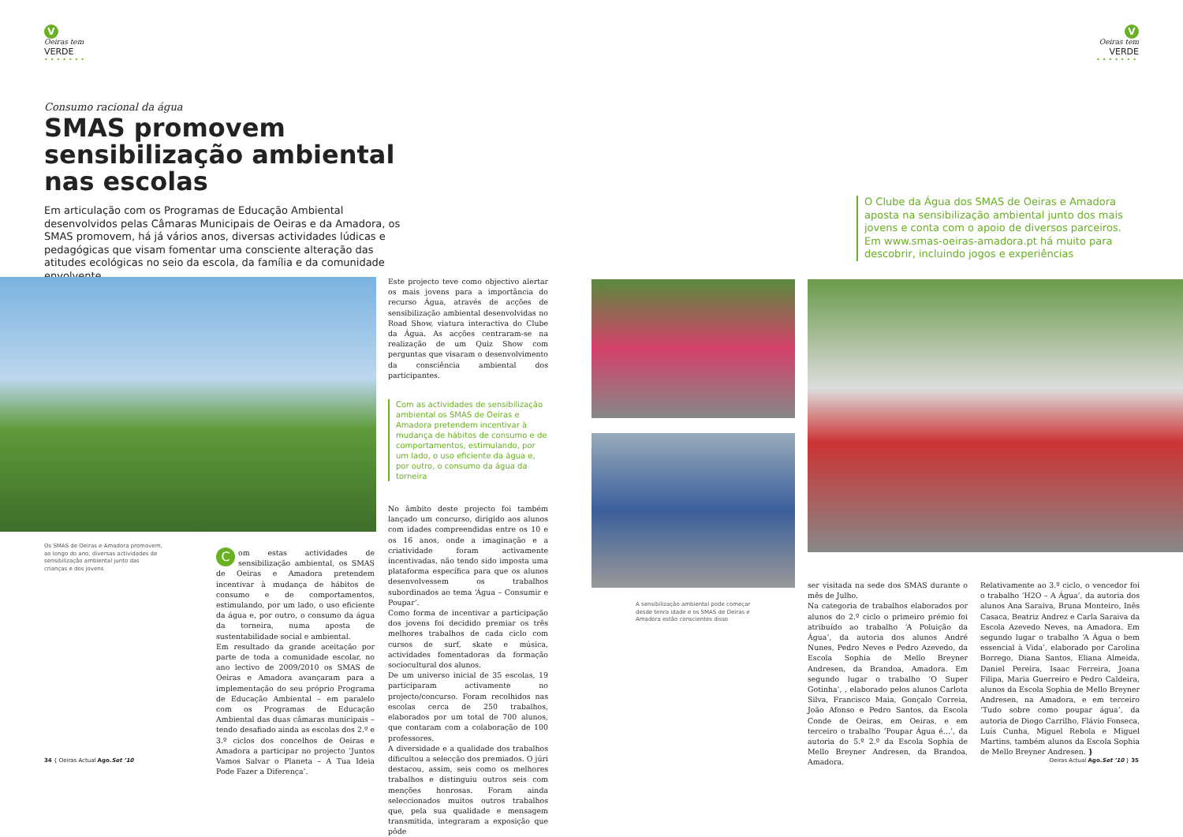V
Oeiras tem
VERDE
•••••••
Consumo racional da água
SMAS promovem sensibilização ambiental nas escolas
Em articulação com os Programas de Educação Ambiental desenvolvidos pelas Câmaras Municipais de Oeiras e da Amadora, os SMAS promovem, há já vários anos, diversas actividades lúdicas e pedagógicas que visam fomentar uma consciente alteração das atitudes ecológicas no seio da escola, da família e da comunidade envolvente.
Os SMAS de Oeiras e Amadora promovem, ao longo do ano, diversas actividades de sensibilização ambiental junto das crianças e dos jovens
Com estas actividades de sensibilização ambiental, os SMAS de Oeiras e Amadora pretendem incentivar à mudança de hábitos de consumo e de comportamentos, estimulando, por um lado, o uso eficiente da água e, por outro, o consumo da água da torneira, numa aposta de sustentabilidade social e ambiental.
Em resultado da grande aceitação por parte de toda a comunidade escolar, no ano lectivo de 2009/2010 os SMAS de Oeiras e Amadora avançaram para a implementação do seu próprio Programa de Educação Ambiental – em paralelo com os Programas de Educação Ambiental das duas câmaras municipais – tendo desafiado ainda as escolas dos 2.º e 3.º ciclos dos concelhos de Oeiras e Amadora a participar no projecto ‘Juntos Vamos Salvar o Planeta – A Tua Ideia Pode Fazer a Diferença’.
Este projecto teve como objectivo alertar os mais jovens para a importância do recurso Água, através de acções de sensibilização ambiental desenvolvidas no Road Show, viatura interactiva do Clube da Água. As acções centraram-se na realização de um Quiz Show com perguntas que visaram o desenvolvimento da consciência ambiental dos participantes.
Com as actividades de sensibilização ambiental os SMAS de Oeiras e Amadora pretendem incentivar à mudança de hábitos de consumo e de comportamentos, estimulando, por um lado, o uso eficiente da água e, por outro, o consumo da água da torneira
No âmbito deste projecto foi também lançado um concurso, dirigido aos alunos com idades compreendidas entre os 10 e os 16 anos, onde a imaginação e a criatividade foram activamente incentivadas, não tendo sido imposta uma plataforma específica para que os alunos desenvolvessem os trabalhos subordinados ao tema ‘Água – Consumir e Poupar’.
Como forma de incentivar a participação dos jovens foi decidido premiar os três melhores trabalhos de cada ciclo com cursos de surf, skate e música, actividades fomentadoras da formação sociocultural dos alunos.
De um universo inicial de 35 escolas, 19 participaram activamente no projecto/concurso. Foram recolhidos nas escolas cerca de 250 trabalhos, elaborados por um total de 700 alunos, que contaram com a colaboração de 100 professores.
A diversidade e a qualidade dos trabalhos dificultou a selecção dos premiados. O júri destacou, assim, seis como os melhores trabalhos e distinguiu outros seis com menções honrosas. Foram ainda seleccionados muitos outros trabalhos que, pela sua qualidade e mensagem transmitida, integraram a exposição que pôde
34 { Oeiras Actual Ago.Set ’10
V
Oeiras tem
VERDE
•••••••
O Clube da Água dos SMAS de Oeiras e Amadora aposta na sensibilização ambiental junto dos mais jovens e conta com o apoio de diversos parceiros.
Em www.smas-oeiras-amadora.pt há muito para descobrir, incluindo jogos e experiências
A sensibilização ambiental pode começar desde tenra idade e os SMAS de Oeiras e Amadora estão conscientes disso
ser visitada na sede dos SMAS durante o mês de Julho.
Na categoria de trabalhos elaborados por alunos do 2.º ciclo o primeiro prémio foi atribuído ao trabalho ‘A Poluição da Água’, da autoria dos alunos André Nunes, Pedro Neves e Pedro Azevedo, da Escola Sophia de Mello Breyner Andresen, da Brandoa, Amadora. Em segundo lugar o trabalho ‘O Super Gotinha’, , elaborado pelos alunos Carlota Silva, Francisco Maia, Gonçalo Correia, João Afonso e Pedro Santos, da Escola Conde de Oeiras, em Oeiras, e em terceiro o trabalho ‘Poupar Água é…’, da autoria do 5.º 2.º da Escola Sophia de Mello Breyner Andresen, da Brandoa, Amadora.
Relativamente ao 3.º ciclo, o vencedor foi o trabalho ‘H2O – A Água’, da autoria dos alunos Ana Saraiva, Bruna Monteiro, Inês Casaca, Beatriz Andrez e Carla Saraiva da Escola Azevedo Neves, na Amadora. Em segundo lugar o trabalho ‘A Água o bem essencial à Vida’, elaborado por Carolina Borrego, Diana Santos, Eliana Almeida, Daniel Pereira, Isaac Ferreira, Joana Filipa, Maria Guerreiro e Pedro Caldeira, alunos da Escola Sophia de Mello Breyner Andresen, na Amadora, e em terceiro ‘Tudo sobre como poupar água’, da autoria de Diogo Carrilho, Flávio Fonseca, Luís Cunha, Miguel Rebola e Miguel Martins, também alunos da Escola Sophia de Mello Breyner Andresen. }
Oeiras Actual Ago.Set ’10 } 35